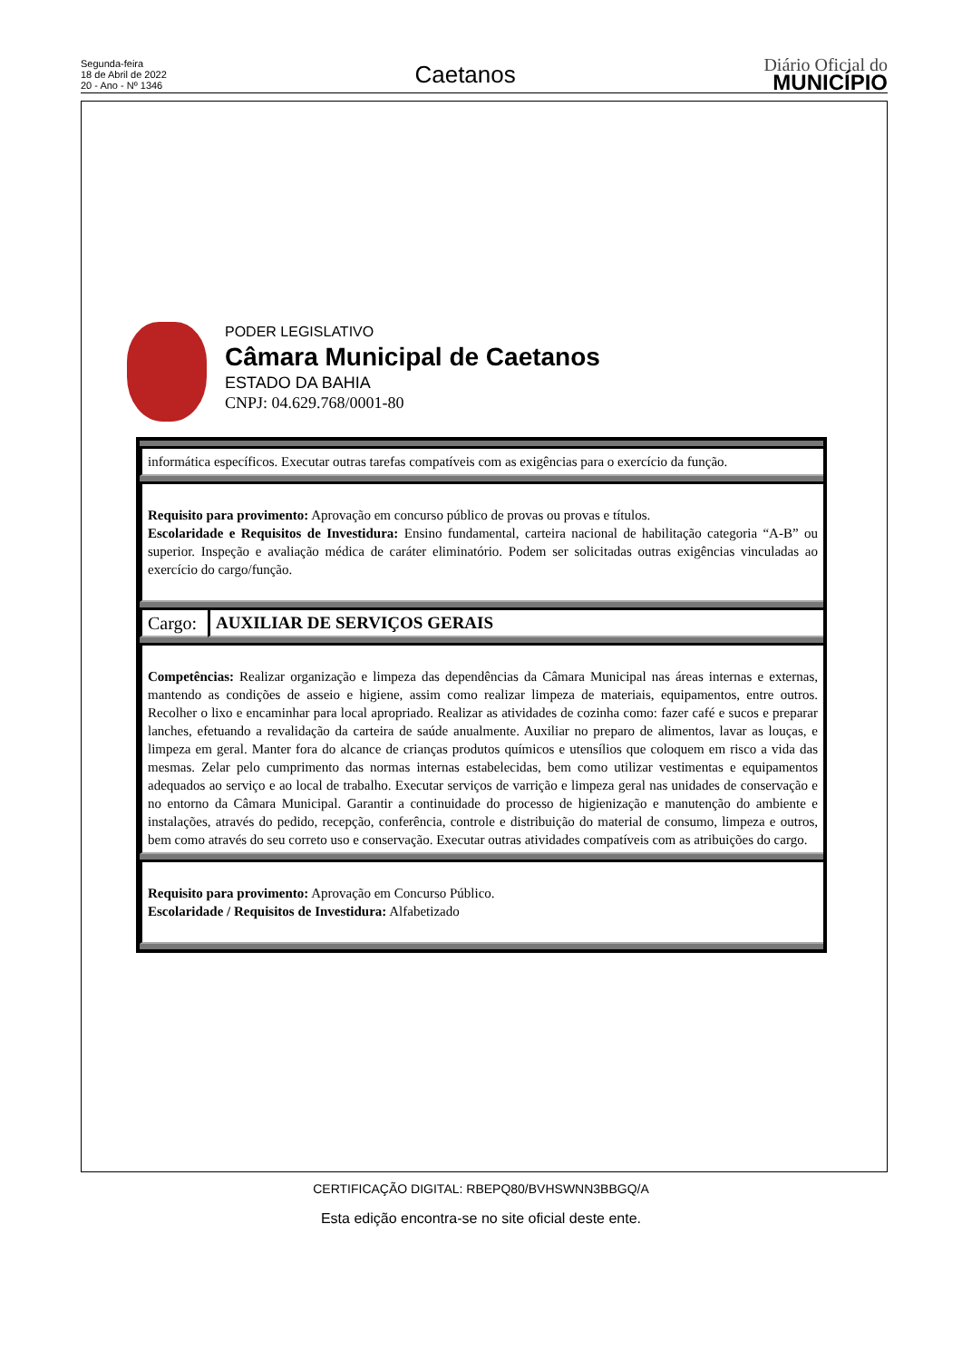Segunda-feira
18 de Abril de 2022
20 - Ano - Nº 1346
Caetanos
Diário Oficial do
MUNICÍPIO
PODER LEGISLATIVO
Câmara Municipal de Caetanos
ESTADO DA BAHIA
CNPJ: 04.629.768/0001-80
| informática específicos. Executar outras tarefas compatíveis com as exigências para o exercício da função. | |
| Requisito para provimento: Aprovação em concurso público de provas ou provas e títulos. Escolaridade e Requisitos de Investidura: Ensino fundamental, carteira nacional de habilitação categoria “A-B” ou superior. Inspeção e avaliação médica de caráter eliminatório. Podem ser solicitadas outras exigências vinculadas ao exercício do cargo/função. | |
| Cargo: | AUXILIAR DE SERVIÇOS GERAIS |
| Competências: Realizar organização e limpeza das dependências da Câmara Municipal nas áreas internas e externas, mantendo as condições de asseio e higiene, assim como realizar limpeza de materiais, equipamentos, entre outros. Recolher o lixo e encaminhar para local apropriado. Realizar as atividades de cozinha como: fazer café e sucos e preparar lanches, efetuando a revalidação da carteira de saúde anualmente. Auxiliar no preparo de alimentos, lavar as louças, e limpeza em geral. Manter fora do alcance de crianças produtos químicos e utensílios que coloquem em risco a vida das mesmas. Zelar pelo cumprimento das normas internas estabelecidas, bem como utilizar vestimentas e equipamentos adequados ao serviço e ao local de trabalho. Executar serviços de varrição e limpeza geral nas unidades de conservação e no entorno da Câmara Municipal. Garantir a continuidade do processo de higienização e manutenção do ambiente e instalações, através do pedido, recepção, conferência, controle e distribuição do material de consumo, limpeza e outros, bem como através do seu correto uso e conservação. Executar outras atividades compatíveis com as atribuições do cargo. | |
| Requisito para provimento: Aprovação em Concurso Público. Escolaridade / Requisitos de Investidura: Alfabetizado | |
CERTIFICAÇÃO DIGITAL: RBEPQ80/BVHSWNN3BBGQ/A
Esta edição encontra-se no site oficial deste ente.